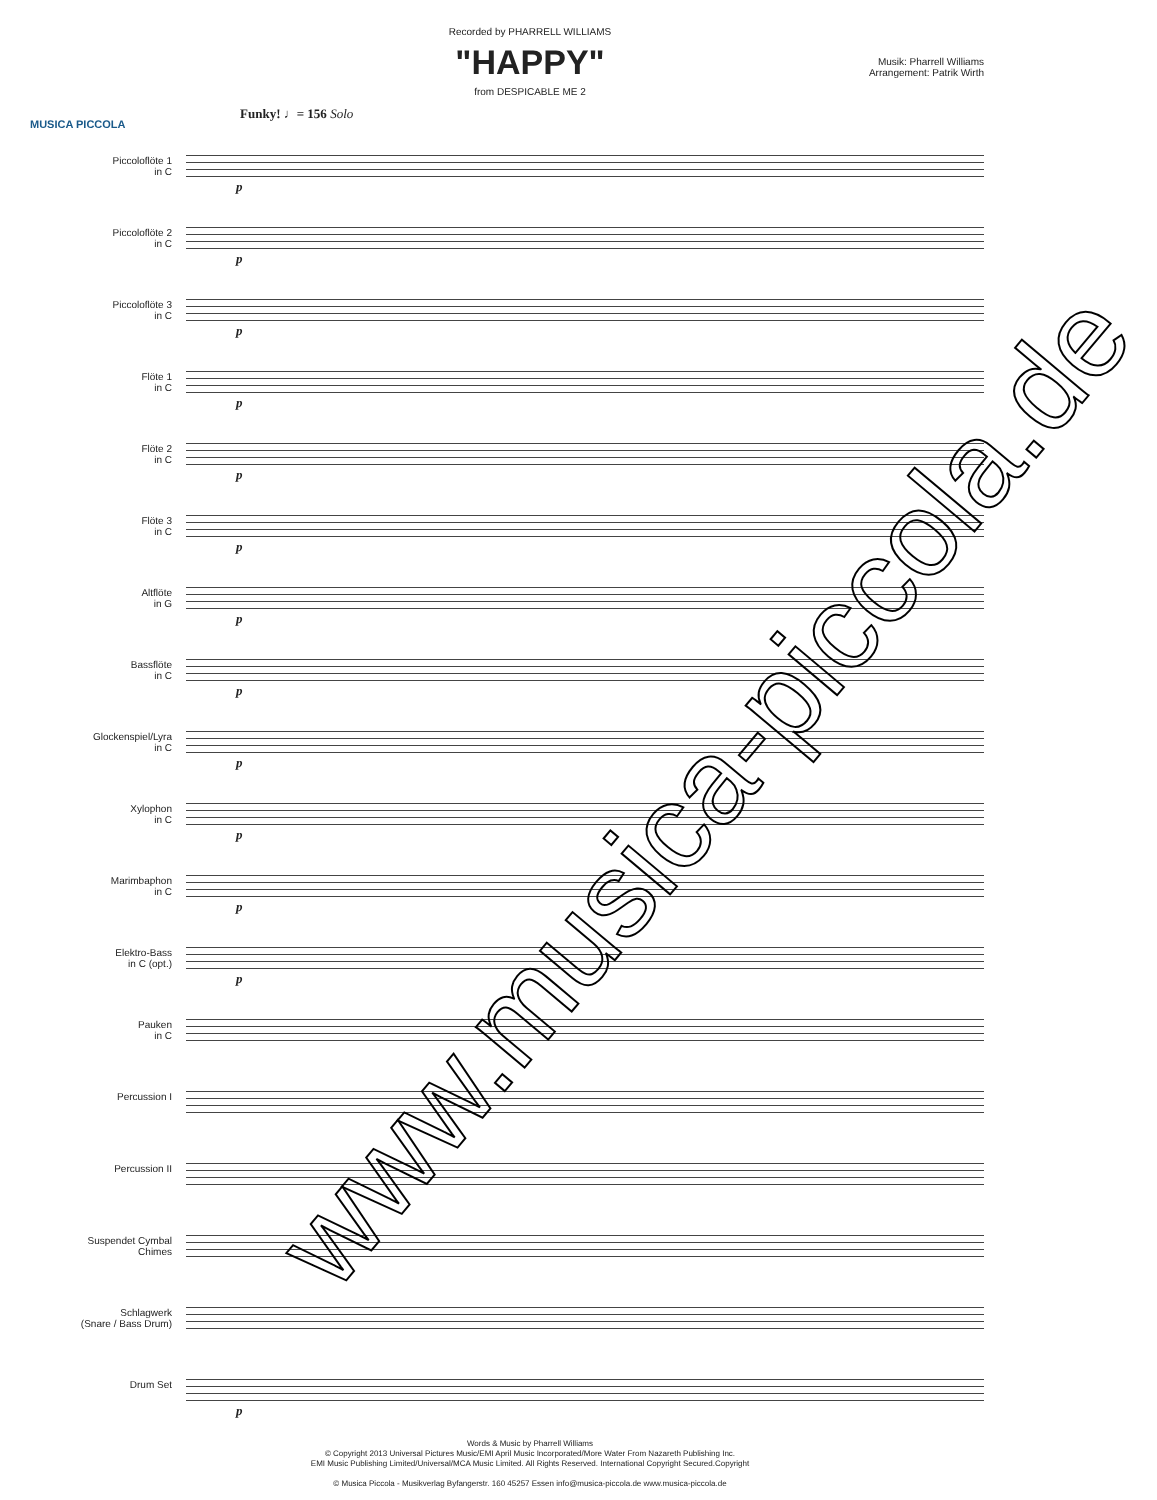Recorded by PHARRELL WILLIAMS
"HAPPY"
from DESPICABLE ME 2
Musik: Pharrell Williams
Arrangement: Patrik Wirth
MUSICA PICCOLA
Funky! ♩= 156 Solo
Piccoloflöte 1
in C
p
Piccoloflöte 2
in C
p
Piccoloflöte 3
in C
p
Flöte 1
in C
p
Flöte 2
in C
p
Flöte 3
in C
p
Altflöte
in G
p
Bassflöte
in C
p
Glockenspiel/Lyra
in C
p
Xylophon
in C
p
Marimbaphon
in C
p
Elektro-Bass
in C (opt.)
p
Pauken
in C
Percussion I
Percussion II
Suspendet Cymbal
Chimes
Schlagwerk
(Snare / Bass Drum)
Drum Set
p
Words & Music by Pharrell Williams
© Copyright 2013 Universal Pictures Music/EMI April Music Incorporated/More Water From Nazareth Publishing Inc.
EMI Music Publishing Limited/Universal/MCA Music Limited. All Rights Reserved. International Copyright Secured.Copyright
© Musica Piccola - Musikverlag Byfangerstr. 160 45257 Essen info@musica-piccola.de www.musica-piccola.de
www.musica-piccola.de